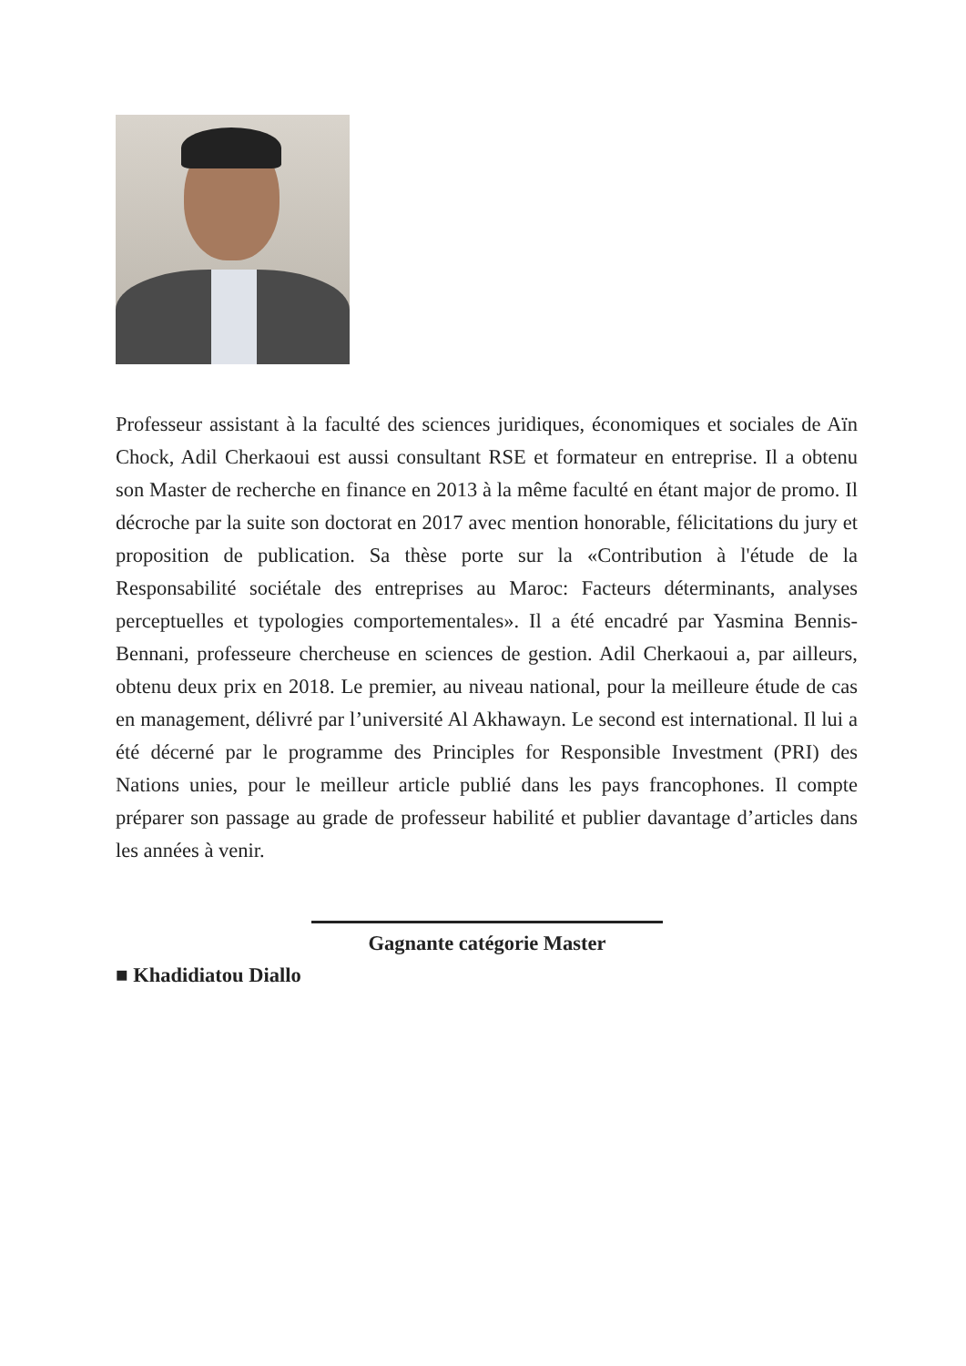Professeur assistant à la faculté des sciences juridiques, économiques et sociales de Aïn Chock, Adil Cherkaoui est aussi consultant RSE et formateur en entreprise. Il a obtenu son Master de recherche en finance en 2013 à la même faculté en étant major de promo. Il décroche par la suite son doctorat en 2017 avec mention honorable, félicitations du jury et proposition de publication. Sa thèse porte sur la «Contribution à l'étude de la Responsabilité sociétale des entreprises au Maroc: Facteurs déterminants, analyses perceptuelles et typologies comportementales». Il a été encadré par Yasmina Bennis-Bennani, professeure chercheuse en sciences de gestion. Adil Cherkaoui a, par ailleurs, obtenu deux prix en 2018. Le premier, au niveau national, pour la meilleure étude de cas en management, délivré par l’université Al Akhawayn. Le second est international. Il lui a été décerné par le programme des Principles for Responsible Investment (PRI) des Nations unies, pour le meilleur article publié dans les pays francophones. Il compte préparer son passage au grade de professeur habilité et publier davantage d’articles dans les années à venir.
Gagnante catégorie Master
■ Khadidiatou Diallo